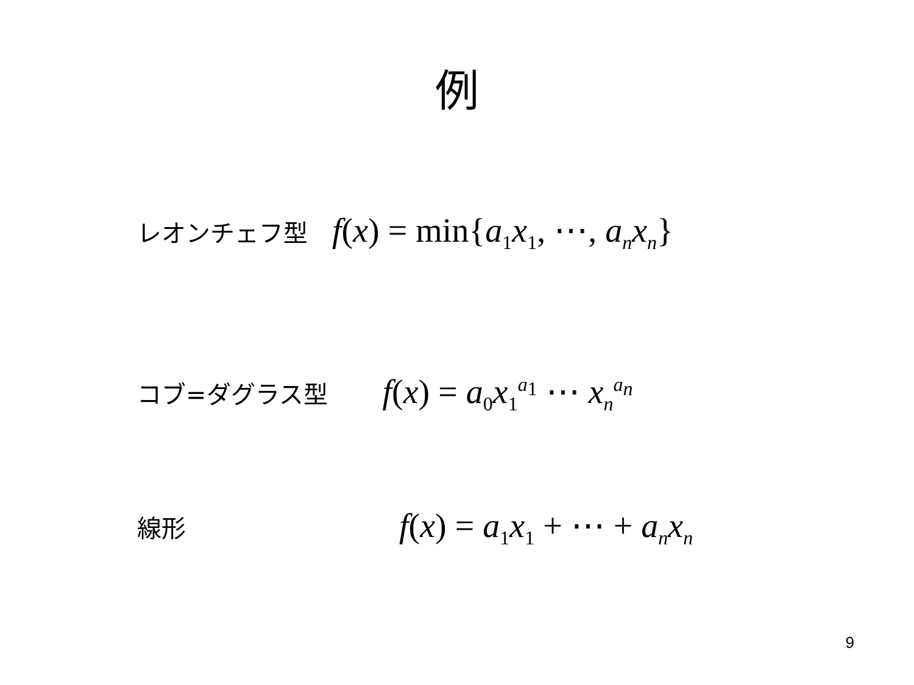例
レオンチェフ型 f(x) = min{a<sub>1</sub>x<sub>1</sub>, ⋯, a<sub>n</sub>x<sub>n</sub>}
コブ=ダグラス型 f(x) = a<sub>0</sub>x<sub>1</sub><sup>a<sub>1</sub></sup> ⋯ x<sub>n</sub><sup>a<sub>n</sub></sup>
線形 f(x) = a<sub>1</sub>x<sub>1</sub> + ⋯ + a<sub>n</sub>x<sub>n</sub>
9